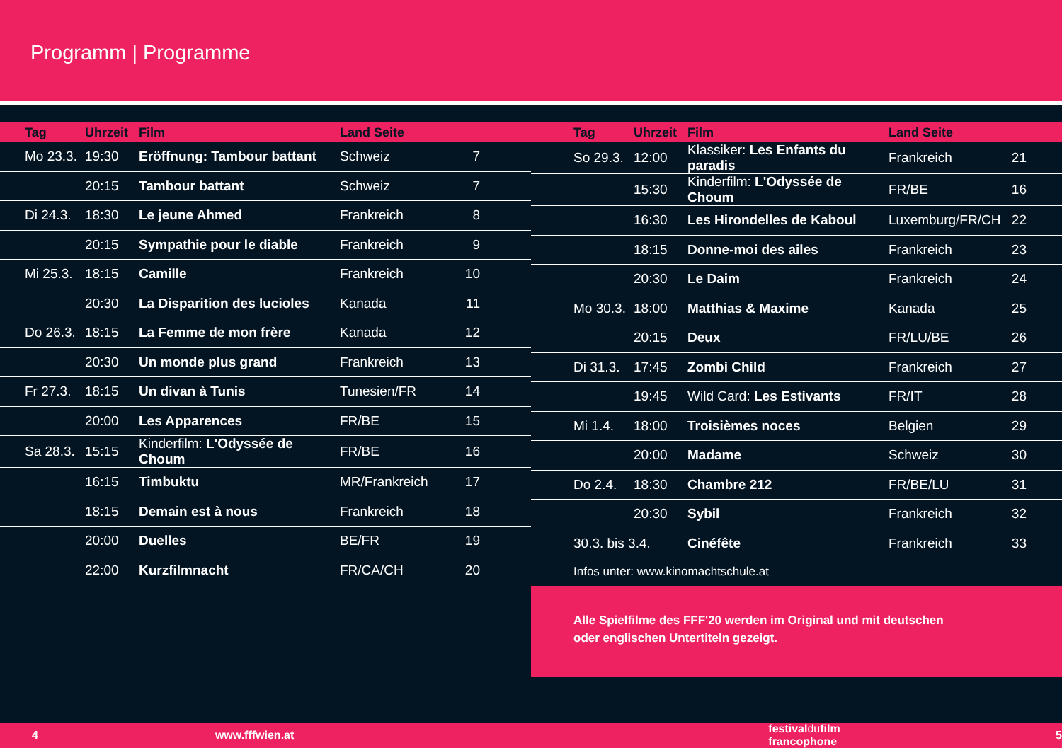Programm | Programme
| Tag | Uhrzeit | Film | Land Seite | |
| --- | --- | --- | --- | --- |
| Mo 23.3. | 19:30 | Eröffnung: Tambour battant | Schweiz | 7 |
| | 20:15 | Tambour battant | Schweiz | 7 |
| Di 24.3. | 18:30 | Le jeune Ahmed | Frankreich | 8 |
| | 20:15 | Sympathie pour le diable | Frankreich | 9 |
| Mi 25.3. | 18:15 | Camille | Frankreich | 10 |
| | 20:30 | La Disparition des lucioles | Kanada | 11 |
| Do 26.3. | 18:15 | La Femme de mon frère | Kanada | 12 |
| | 20:30 | Un monde plus grand | Frankreich | 13 |
| Fr 27.3. | 18:15 | Un divan à Tunis | Tunesien/FR | 14 |
| | 20:00 | Les Apparences | FR/BE | 15 |
| Sa 28.3. | 15:15 | Kinderfilm: L'Odyssée de Choum | FR/BE | 16 |
| | 16:15 | Timbuktu | MR/Frankreich | 17 |
| | 18:15 | Demain est à nous | Frankreich | 18 |
| | 20:00 | Duelles | BE/FR | 19 |
| | 22:00 | Kurzfilmnacht | FR/CA/CH | 20 |
| Tag | Uhrzeit | Film | Land Seite | |
| --- | --- | --- | --- | --- |
| So 29.3. | 12:00 | Klassiker: Les Enfants du paradis | Frankreich | 21 |
| | 15:30 | Kinderfilm: L'Odyssée de Choum | FR/BE | 16 |
| | 16:30 | Les Hirondelles de Kaboul | Luxemburg/FR/CH | 22 |
| | 18:15 | Donne-moi des ailes | Frankreich | 23 |
| | 20:30 | Le Daim | Frankreich | 24 |
| Mo 30.3. | 18:00 | Matthias & Maxime | Kanada | 25 |
| | 20:15 | Deux | FR/LU/BE | 26 |
| Di 31.3. | 17:45 | Zombi Child | Frankreich | 27 |
| | 19:45 | Wild Card: Les Estivants | FR/IT | 28 |
| Mi 1.4. | 18:00 | Troisièmes noces | Belgien | 29 |
| | 20:00 | Madame | Schweiz | 30 |
| Do 2.4. | 18:30 | Chambre 212 | FR/BE/LU | 31 |
| | 20:30 | Sybil | Frankreich | 32 |
| 30.3. bis 3.4. | | Cinéfête | Frankreich | 33 |
| Infos unter: www.kinomachtschule.at | | | | |
Alle Spielfilme des FFF'20 werden im Original und mit deutschen
oder englischen Untertiteln gezeigt.
4 www.fffwien.at festivaldufilm francophone 5